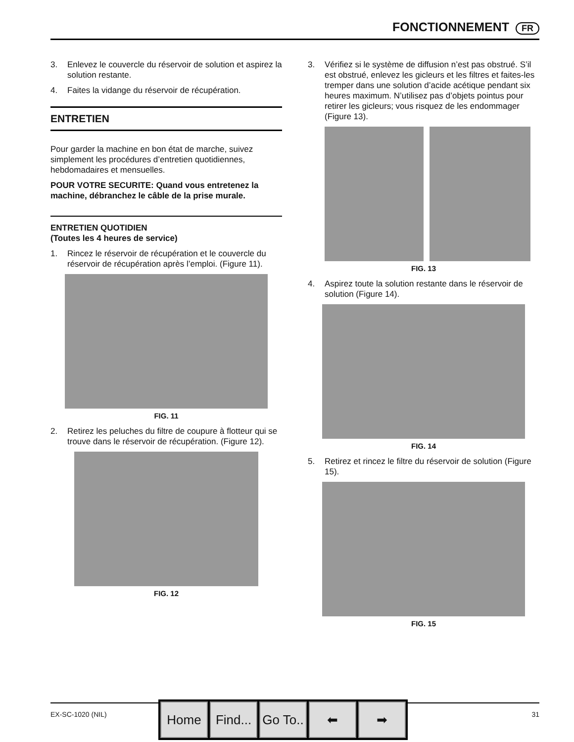FONCTIONNEMENT FR
3. Enlevez le couvercle du réservoir de solution et aspirez la solution restante.
4. Faites la vidange du réservoir de récupération.
ENTRETIEN
Pour garder la machine en bon état de marche, suivez simplement les procédures d’entretien quotidiennes, hebdomadaires et mensuelles.
POUR VOTRE SECURITE: Quand vous entretenez la machine, débranchez le câble de la prise murale.
ENTRETIEN QUOTIDIEN
(Toutes les 4 heures de service)
1. Rincez le réservoir de récupération et le couvercle du réservoir de récupération après l’emploi. (Figure 11).
FIG. 11
2. Retirez les peluches du filtre de coupure à flotteur qui se trouve dans le réservoir de récupération. (Figure 12).
FIG. 12
3. Vérifiez si le système de diffusion n’est pas obstrué. S’il est obstrué, enlevez les gicleurs et les filtres et faites-les tremper dans une solution d’acide acétique pendant six heures maximum. N’utilisez pas d’objets pointus pour retirer les gicleurs; vous risquez de les endommager (Figure 13).
FIG. 13
4. Aspirez toute la solution restante dans le réservoir de solution (Figure 14).
FIG. 14
5. Retirez et rincez le filtre du réservoir de solution (Figure 15).
FIG. 15
EX-SC-1020 (NIL) 31
Home Find...
Go To..
⬅ ➡